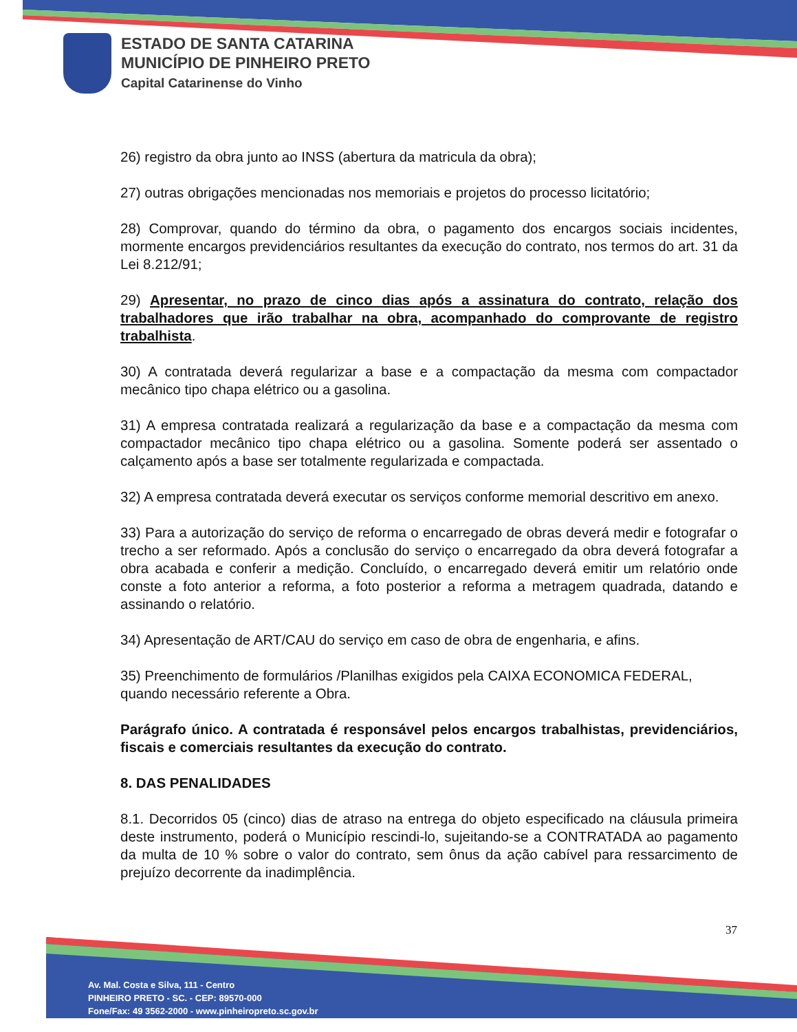ESTADO DE SANTA CATARINA
MUNICÍPIO DE PINHEIRO PRETO
Capital Catarinense do Vinho
26) registro da obra junto ao INSS (abertura da matricula da obra);
27) outras obrigações mencionadas nos memoriais e projetos do processo licitatório;
28) Comprovar, quando do término da obra, o pagamento dos encargos sociais incidentes, mormente encargos previdenciários resultantes da execução do contrato, nos termos do art. 31 da Lei 8.212/91;
29) Apresentar, no prazo de cinco dias após a assinatura do contrato, relação dos trabalhadores que irão trabalhar na obra, acompanhado do comprovante de registro trabalhista.
30) A contratada deverá regularizar a base e a compactação da mesma com compactador mecânico tipo chapa elétrico ou a gasolina.
31) A empresa contratada realizará a regularização da base e a compactação da mesma com compactador mecânico tipo chapa elétrico ou a gasolina. Somente poderá ser assentado o calçamento após a base ser totalmente regularizada e compactada.
32) A empresa contratada deverá executar os serviços conforme memorial descritivo em anexo.
33) Para a autorização do serviço de reforma o encarregado de obras deverá medir e fotografar o trecho a ser reformado. Após a conclusão do serviço o encarregado da obra deverá fotografar a obra acabada e conferir a medição. Concluído, o encarregado deverá emitir um relatório onde conste a foto anterior a reforma, a foto posterior a reforma a metragem quadrada, datando e assinando o relatório.
34) Apresentação de ART/CAU do serviço em caso de obra de engenharia, e afins.
35) Preenchimento de formulários /Planilhas exigidos pela CAIXA ECONOMICA FEDERAL, quando necessário referente a Obra.
Parágrafo único. A contratada é responsável pelos encargos trabalhistas, previdenciários, fiscais e comerciais resultantes da execução do contrato.
8. DAS PENALIDADES
8.1. Decorridos 05 (cinco) dias de atraso na entrega do objeto especificado na cláusula primeira deste instrumento, poderá o Município rescindi-lo, sujeitando-se a CONTRATADA ao pagamento da multa de 10 % sobre o valor do contrato, sem ônus da ação cabível para ressarcimento de prejuízo decorrente da inadimplência.
37
Av. Mal. Costa e Silva, 111 - Centro
PINHEIRO PRETO - SC. - CEP: 89570-000
Fone/Fax: 49 3562-2000 - www.pinheiropreto.sc.gov.br